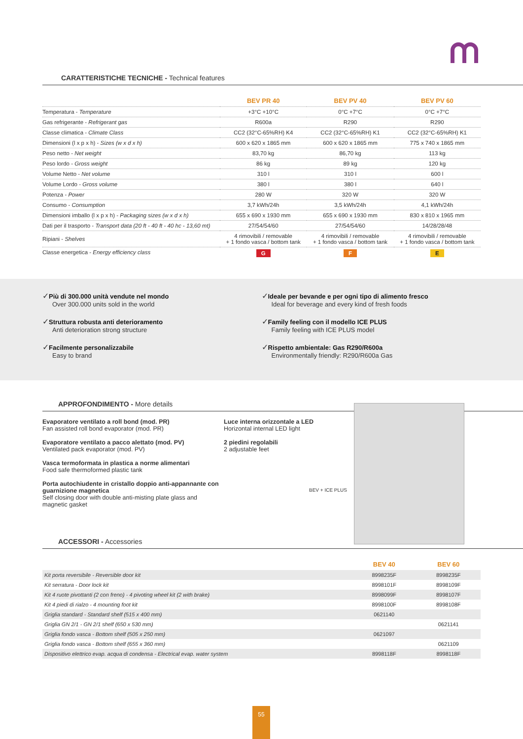CARATTERISTICHE TECNICHE - Technical features
| | BEV PR 40 | BEV PV 40 | BEV PV 60 |
| --- | --- | --- | --- |
| Temperatura - Temperature | +3°C +10°C | 0°C +7°C | 0°C +7°C |
| Gas refrigerante - Refrigerant gas | R600a | R290 | R290 |
| Classe climatica - Climate Class | CC2 (32°C-65%RH) K4 | CC2 (32°C-65%RH) K1 | CC2 (32°C-65%RH) K1 |
| Dimensioni (l x p x h) - Sizes (w x d x h) | 600 x 620 x 1865 mm | 600 x 620 x 1865 mm | 775 x 740 x 1865 mm |
| Peso netto - Net weight | 83,70 kg | 86,70 kg | 113 kg |
| Peso lordo - Gross weight | 86 kg | 89 kg | 120 kg |
| Volume Netto - Net volume | 310 l | 310 l | 600 l |
| Volume Lordo - Gross volume | 380 l | 380 l | 640 l |
| Potenza - Power | 280 W | 320 W | 320 W |
| Consumo - Consumption | 3,7 kWh/24h | 3,5 kWh/24h | 4,1 kWh/24h |
| Dimensioni imballo (l x p x h) - Packaging sizes (w x d x h) | 655 x 690 x 1930 mm | 655 x 690 x 1930 mm | 830 x 810 x 1965 mm |
| Dati per il trasporto - Transport data (20 ft - 40 ft - 40 hc - 13,60 mt) | 27/54/54/60 | 27/54/54/60 | 14/28/28/48 |
| Ripiani - Shelves | 4 rimovibili / removable + 1 fondo vasca / bottom tank | 4 rimovibili / removable + 1 fondo vasca / bottom tank | 4 rimovibili / removable + 1 fondo vasca / bottom tank |
| Classe energetica - Energy efficiency class | G | F | E |
✓Più di 300.000 unità vendute nel mondo
Over 300.000 units sold in the world
✓Struttura robusta anti deterioramento
Anti deterioration strong structure
✓Facilmente personalizzabile
Easy to brand
✓Ideale per bevande e per ogni tipo di alimento fresco
Ideal for beverage and every kind of fresh foods
✓Family feeling con il modello ICE PLUS
Family feeling with ICE PLUS model
✓Rispetto ambientale: Gas R290/R600a
Environmentally friendly: R290/R600a Gas
APPROFONDIMENTO - More details
Evaporatore ventilato a roll bond (mod. PR)
Fan assisted roll bond evaporator (mod. PR)
Evaporatore ventilato a pacco alettato (mod. PV)
Ventilated pack evaporator (mod. PV)
Vasca termoformata in plastica a norme alimentari
Food safe thermoformed plastic tank
Porta autochiudente in cristallo doppio anti-appannante con guarnizione magnetica
Self closing door with double anti-misting plate glass and magnetic gasket
Luce interna orizzontale a LED
Horizontal internal LED light
2 piedini regolabili
2 adjustable feet
BEV + ICE PLUS
ACCESSORI - Accessories
| | BEV 40 | BEV 60 |
| --- | --- | --- |
| Kit porta reversibile - Reversible door kit | 8998235F | 8998235F |
| Kit serratura - Door lock kit | 8998101F | 8998109F |
| Kit 4 ruote pivottanti (2 con freno) - 4 pivoting wheel kit (2 with brake) | 8998099F | 8998107F |
| Kit 4 piedi di rialzo - 4 mounting foot kit | 8998100F | 8998108F |
| Griglia standard - Standard shelf (515 x 400 mm) | 0621140 | |
| Griglia GN 2/1 - GN 2/1 shelf (650 x 530 mm) | | 0621141 |
| Griglia fondo vasca - Bottom shelf (505 x 250 mm) | 0621097 | |
| Griglia fondo vasca - Bottom shelf (655 x 360 mm) | | 0621109 |
| Dispositivo elettrico evap. acqua di condensa - Electrical evap. water system | 8998118F | 8998118F |
55